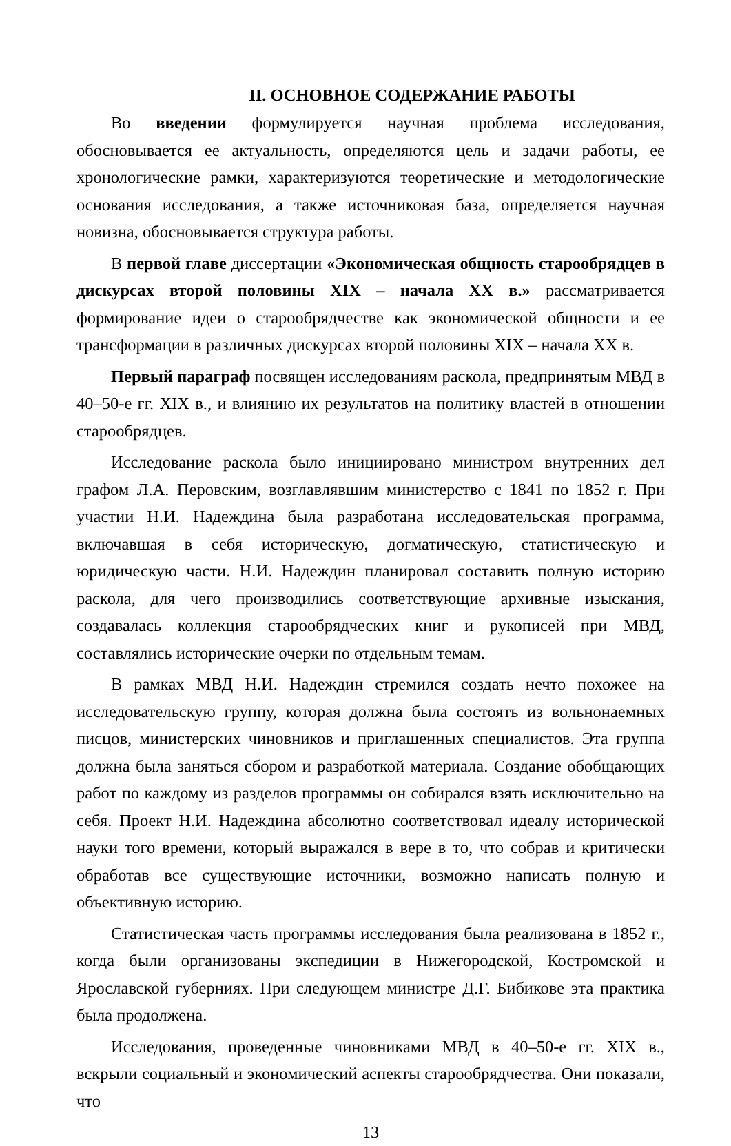II. ОСНОВНОЕ СОДЕРЖАНИЕ РАБОТЫ
Во введении формулируется научная проблема исследования, обосновывается ее актуальность, определяются цель и задачи работы, ее хронологические рамки, характеризуются теоретические и методологические основания исследования, а также источниковая база, определяется научная новизна, обосновывается структура работы.
В первой главе диссертации «Экономическая общность старообрядцев в дискурсах второй половины XIX – начала XX в.» рассматривается формирование идеи о старообрядчестве как экономической общности и ее трансформации в различных дискурсах второй половины XIX – начала XX в.
Первый параграф посвящен исследованиям раскола, предпринятым МВД в 40–50-е гг. XIX в., и влиянию их результатов на политику властей в отношении старообрядцев.
Исследование раскола было инициировано министром внутренних дел графом Л.А. Перовским, возглавлявшим министерство с 1841 по 1852 г. При участии Н.И. Надеждина была разработана исследовательская программа, включавшая в себя историческую, догматическую, статистическую и юридическую части. Н.И. Надеждин планировал составить полную историю раскола, для чего производились соответствующие архивные изыскания, создавалась коллекция старообрядческих книг и рукописей при МВД, составлялись исторические очерки по отдельным темам.
В рамках МВД Н.И. Надеждин стремился создать нечто похожее на исследовательскую группу, которая должна была состоять из вольнонаемных писцов, министерских чиновников и приглашенных специалистов. Эта группа должна была заняться сбором и разработкой материала. Создание обобщающих работ по каждому из разделов программы он собирался взять исключительно на себя. Проект Н.И. Надеждина абсолютно соответствовал идеалу исторической науки того времени, который выражался в вере в то, что собрав и критически обработав все существующие источники, возможно написать полную и объективную историю.
Статистическая часть программы исследования была реализована в 1852 г., когда были организованы экспедиции в Нижегородской, Костромской и Ярославской губерниях. При следующем министре Д.Г. Бибикове эта практика была продолжена.
Исследования, проведенные чиновниками МВД в 40–50-е гг. XIX в., вскрыли социальный и экономический аспекты старообрядчества. Они показали, что
13